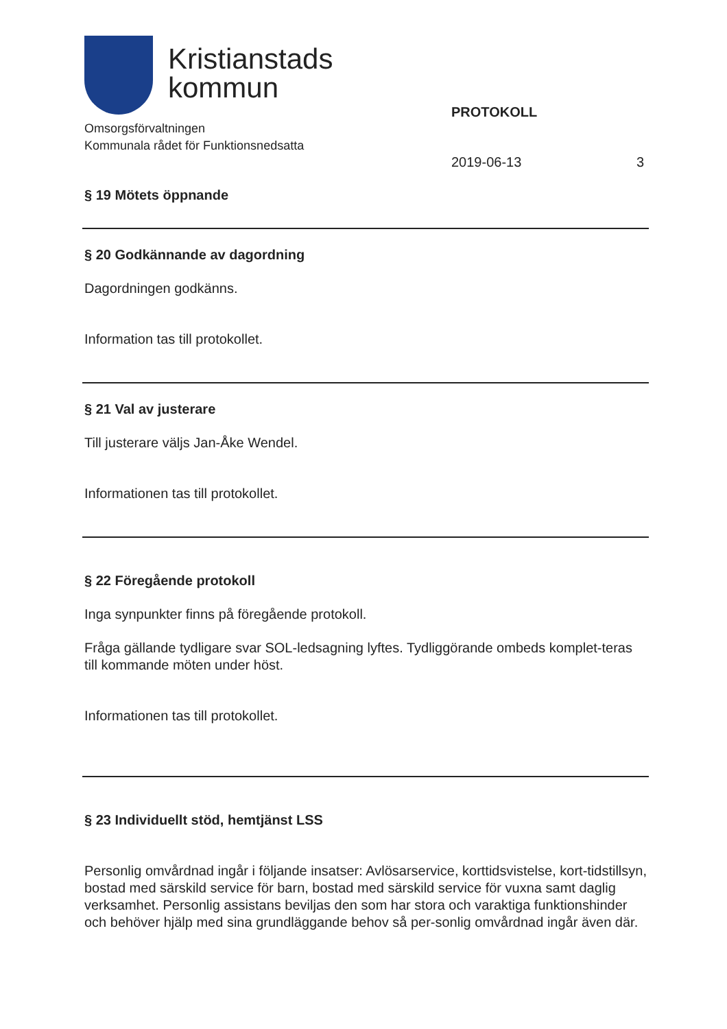Kristianstads
kommun
Omsorgsförvaltningen
Kommunala rådet för Funktionsnedsatta
PROTOKOLL
2019-06-13 3
§ 19 Mötets öppnande
§ 20 Godkännande av dagordning
Dagordningen godkänns.
Information tas till protokollet.
§ 21 Val av justerare
Till justerare väljs Jan-Åke Wendel.
Informationen tas till protokollet.
§ 22 Föregående protokoll
Inga synpunkter finns på föregående protokoll.
Fråga gällande tydligare svar SOL-ledsagning lyftes. Tydliggörande ombeds komplet-teras till kommande möten under höst.
Informationen tas till protokollet.
§ 23 Individuellt stöd, hemtjänst LSS
Personlig omvårdnad ingår i följande insatser: Avlösarservice, korttidsvistelse, kort-tidstillsyn, bostad med särskild service för barn, bostad med särskild service för vuxna samt daglig verksamhet. Personlig assistans beviljas den som har stora och varaktiga funktionshinder och behöver hjälp med sina grundläggande behov så per-sonlig omvårdnad ingår även där.